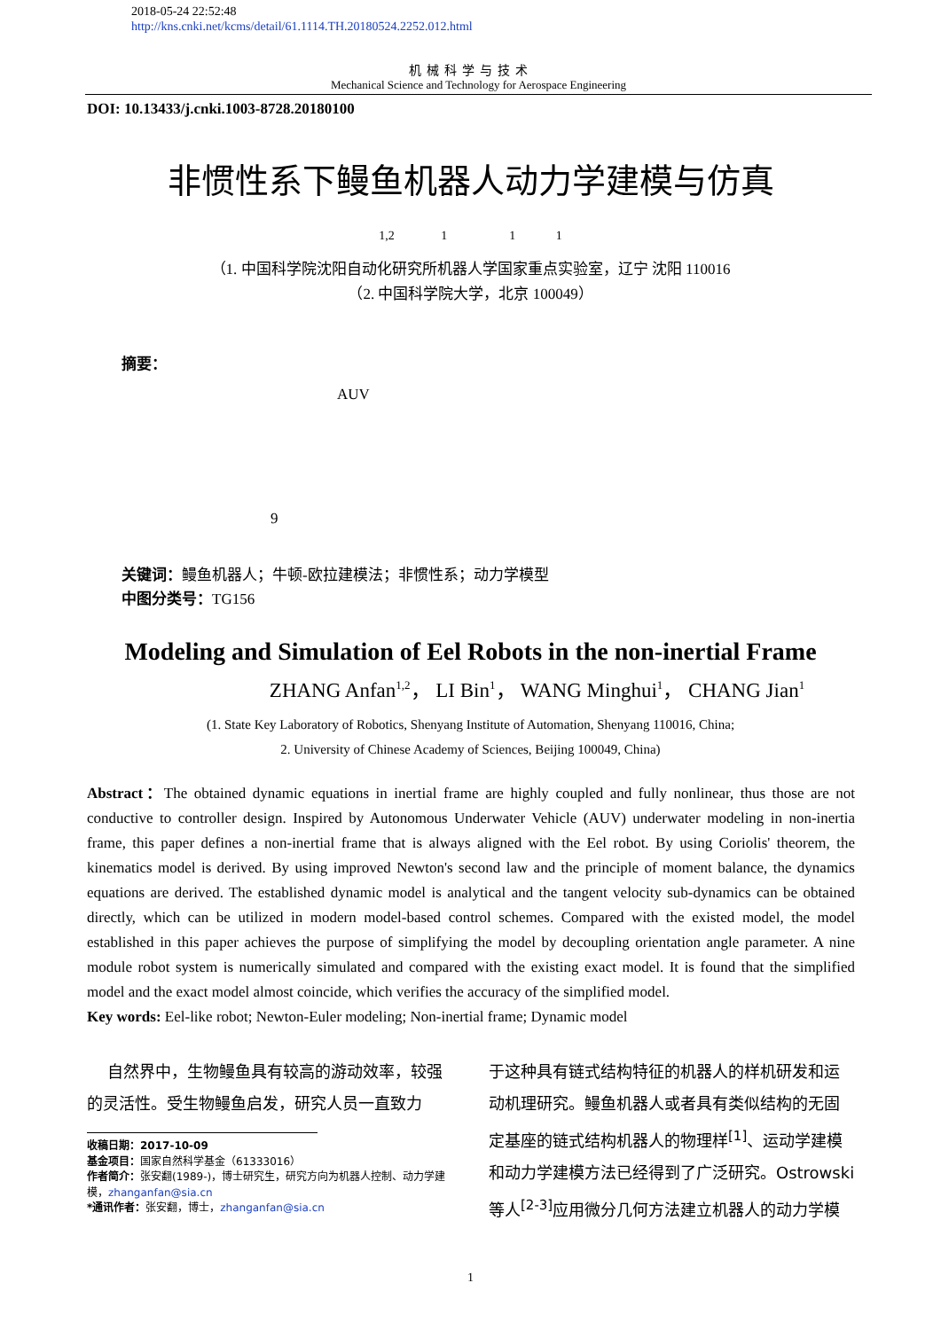2018-05-24 22:52:48
http://kns.cnki.net/kcms/detail/61.1114.TH.20180524.2252.012.html
机械科学与技术
Mechanical Science and Technology for Aerospace Engineering
DOI: 10.13433/j.cnki.1003-8728.20180100
非惯性系下鳗鱼机器人动力学建模与仿真
1,2 1 1 1
（1. 中国科学院沈阳自动化研究所机器人学国家重点实验室，辽宁 沈阳 110016
（2. 中国科学院大学，北京 100049）
摘要：
AUV
9
关键词：鳗鱼机器人；牛顿-欧拉建模法；非惯性系；动力学模型
中图分类号：TG156
Modeling and Simulation of Eel Robots in the non-inertial Frame
ZHANG Anfan<sup>1,2</sup>， LI Bin<sup>1</sup>， WANG Minghui<sup>1</sup>， CHANG Jian<sup>1</sup>
(1. State Key Laboratory of Robotics, Shenyang Institute of Automation, Shenyang 110016, China;
2. University of Chinese Academy of Sciences, Beijing 100049, China)
Abstract：The obtained dynamic equations in inertial frame are highly coupled and fully nonlinear, thus those are not conductive to controller design. Inspired by Autonomous Underwater Vehicle (AUV) underwater modeling in non-inertia frame, this paper defines a non-inertial frame that is always aligned with the Eel robot. By using Coriolis' theorem, the kinematics model is derived. By using improved Newton's second law and the principle of moment balance, the dynamics equations are derived. The established dynamic model is analytical and the tangent velocity sub-dynamics can be obtained directly, which can be utilized in modern model-based control schemes. Compared with the existed model, the model established in this paper achieves the purpose of simplifying the model by decoupling orientation angle parameter. A nine module robot system is numerically simulated and compared with the existing exact model. It is found that the simplified model and the exact model almost coincide, which verifies the accuracy of the simplified model.
Key words: Eel-like robot; Newton-Euler modeling; Non-inertial frame; Dynamic model
自然界中，生物鳗鱼具有较高的游动效率，较强的灵活性。受生物鳗鱼启发，研究人员一直致力
收稿日期：2017-10-09
基金项目：国家自然科学基金（61333016）
作者简介：张安翻(1989-)，博士研究生，研究方向为机器人控制、动力学建模，zhanganfan@sia.cn
*通讯作者：张安翻，博士，zhanganfan@sia.cn
于这种具有链式结构特征的机器人的样机研发和运动机理研究。鳗鱼机器人或者具有类似结构的无固定基座的链式结构机器人的物理样<sup>[1]</sup>、运动学建模和动力学建模方法已经得到了广泛研究。Ostrowski 等人<sup>[2-3]</sup>应用微分几何方法建立机器人的动力学模
1